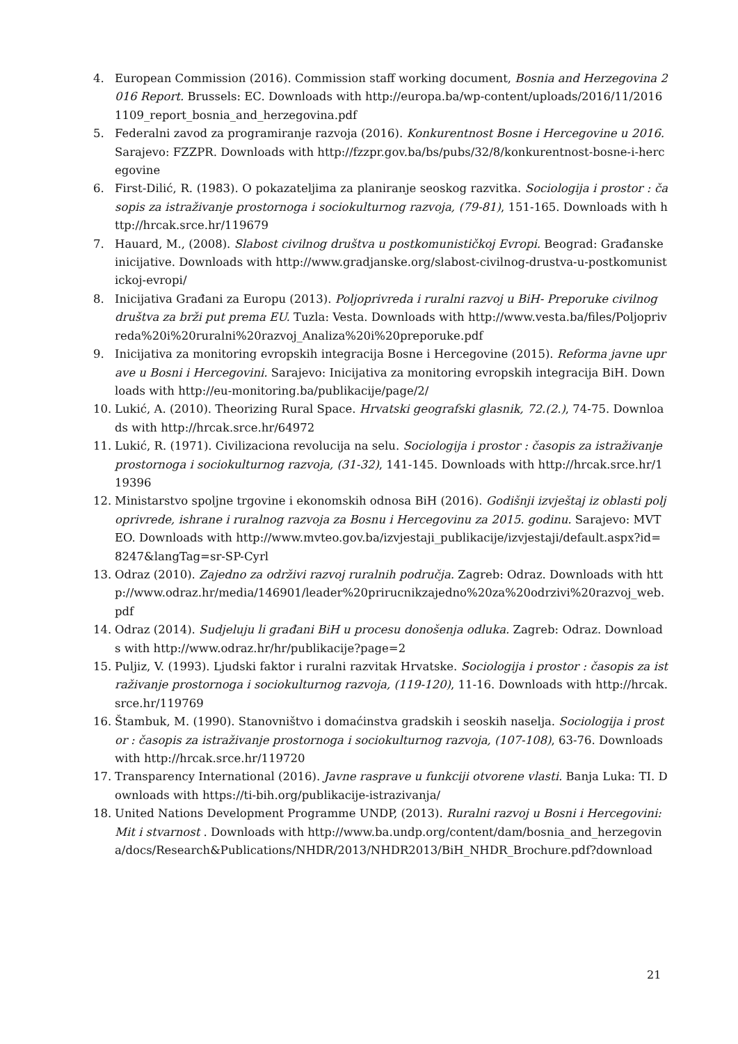4. European Commission (2016). Commission staff working document, Bosnia and Herzegovina 2016 Report. Brussels: EC. Downloads with http://europa.ba/wp-content/uploads/2016/11/20161109_report_bosnia_and_herzegovina.pdf
5. Federalni zavod za programiranje razvoja (2016). Konkurentnost Bosne i Hercegovine u 2016. Sarajevo: FZZPR. Downloads with http://fzzpr.gov.ba/bs/pubs/32/8/konkurentnost-bosne-i-hercegovine
6. First-Dilić, R. (1983). O pokazateljima za planiranje seoskog razvitka. Sociologija i prostor : časopis za istraživanje prostornoga i sociokulturnog razvoja, (79-81), 151-165. Downloads with http://hrcak.srce.hr/119679
7. Hauard, M., (2008). Slabost civilnog društva u postkomunističkoj Evropi. Beograd: Građanske inicijative. Downloads with http://www.gradjanske.org/slabost-civilnog-drustva-u-postkomunistickoj-evropi/
8. Inicijativa Građani za Europu (2013). Poljoprivreda i ruralni razvoj u BiH- Preporuke civilnog društva za brži put prema EU. Tuzla: Vesta. Downloads with http://www.vesta.ba/files/Poljoprivreda%20i%20ruralni%20razvoj_Analiza%20i%20preporuke.pdf
9. Inicijativa za monitoring evropskih integracija Bosne i Hercegovine (2015). Reforma javne uprave u Bosni i Hercegovini. Sarajevo: Inicijativa za monitoring evropskih integracija BiH. Downloads with http://eu-monitoring.ba/publikacije/page/2/
10. Lukić, A. (2010). Theorizing Rural Space. Hrvatski geografski glasnik, 72.(2.), 74-75. Downloads with http://hrcak.srce.hr/64972
11. Lukić, R. (1971). Civilizaciona revolucija na selu. Sociologija i prostor : časopis za istraživanje prostornoga i sociokulturnog razvoja, (31-32), 141-145. Downloads with http://hrcak.srce.hr/119396
12. Ministarstvo spoljne trgovine i ekonomskih odnosa BiH (2016). Godišnji izvještaj iz oblasti poljoprivrede, ishrane i ruralnog razvoja za Bosnu i Hercegovinu za 2015. godinu. Sarajevo: MVTEO. Downloads with http://www.mvteo.gov.ba/izvjestaji_publikacije/izvjestaji/default.aspx?id=8247&langTag=sr-SP-Cyrl
13. Odraz (2010). Zajedno za održivi razvoj ruralnih područja. Zagreb: Odraz. Downloads with http://www.odraz.hr/media/146901/leader%20prirucnikzajedno%20za%20odrzivi%20razvoj_web.pdf
14. Odraz (2014). Sudjeluju li građani BiH u procesu donošenja odluka. Zagreb: Odraz. Downloads with http://www.odraz.hr/hr/publikacije?page=2
15. Puljiz, V. (1993). Ljudski faktor i ruralni razvitak Hrvatske. Sociologija i prostor : časopis za istraživanje prostornoga i sociokulturnog razvoja, (119-120), 11-16. Downloads with http://hrcak.srce.hr/119769
16. Štambuk, M. (1990). Stanovništvo i domaćinstva gradskih i seoskih naselja. Sociologija i prostor : časopis za istraživanje prostornoga i sociokulturnog razvoja, (107-108), 63-76. Downloads with http://hrcak.srce.hr/119720
17. Transparency International (2016). Javne rasprave u funkciji otvorene vlasti. Banja Luka: TI. Downloads with https://ti-bih.org/publikacije-istrazivanja/
18. United Nations Development Programme UNDP, (2013). Ruralni razvoj u Bosni i Hercegovini: Mit i stvarnost . Downloads with http://www.ba.undp.org/content/dam/bosnia_and_herzegovina/docs/Research&Publications/NHDR/2013/NHDR2013/BiH_NHDR_Brochure.pdf?download
21